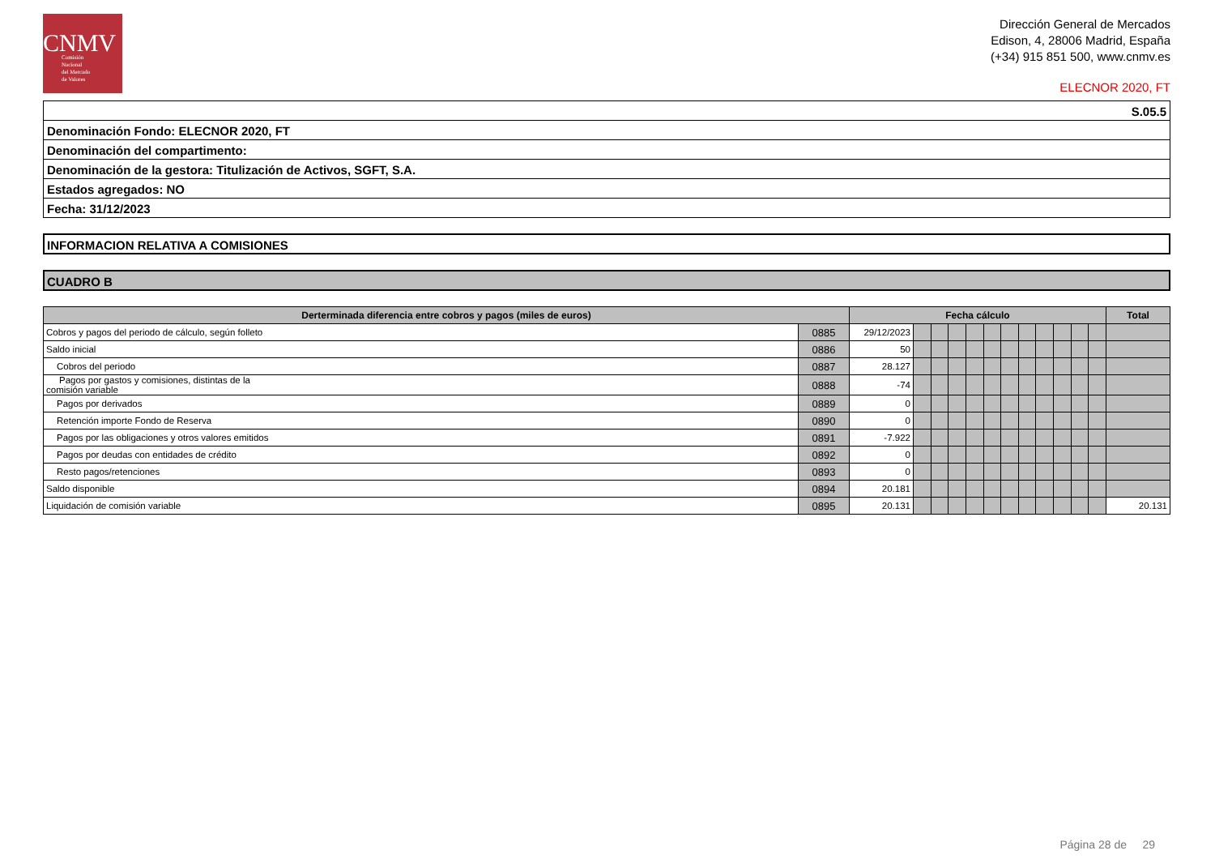CNMV
Comisión
Nacional
del Mercado
de Valores
Dirección General de Mercados
Edison, 4, 28006 Madrid, España
(+34) 915 851 500, www.cnmv.es
ELECNOR 2020, FT
S.05.5
Denominación Fondo: ELECNOR 2020, FT
Denominación del compartimento:
Denominación de la gestora: Titulización de Activos, SGFT, S.A.
Estados agregados: NO
Fecha: 31/12/2023
INFORMACION RELATIVA A COMISIONES
CUADRO B
| Derterminada diferencia entre cobros y pagos (miles de euros) | | Fecha cálculo | | | | | | | | | | | | Total |
| --- | --- | --- | --- | --- | --- | --- | --- | --- | --- | --- | --- | --- | --- | --- |
| Cobros y pagos del periodo de cálculo, según folleto | 0885 | 29/12/2023 | | | | | | | | | | | | |
| Saldo inicial | 0886 | 50 | | | | | | | | | | | | |
| Cobros del periodo | 0887 | 28.127 | | | | | | | | | | | | |
| Pagos por gastos y comisiones, distintas de la comisión variable | 0888 | -74 | | | | | | | | | | | | |
| Pagos por derivados | 0889 | 0 | | | | | | | | | | | | |
| Retención importe Fondo de Reserva | 0890 | 0 | | | | | | | | | | | | |
| Pagos por las obligaciones y otros valores emitidos | 0891 | -7.922 | | | | | | | | | | | | |
| Pagos por deudas con entidades de crédito | 0892 | 0 | | | | | | | | | | | | |
| Resto pagos/retenciones | 0893 | 0 | | | | | | | | | | | | |
| Saldo disponible | 0894 | 20.181 | | | | | | | | | | | | |
| Liquidación de comisión variable | 0895 | 20.131 | | | | | | | | | | | | 20.131 |
Página 28 de 29